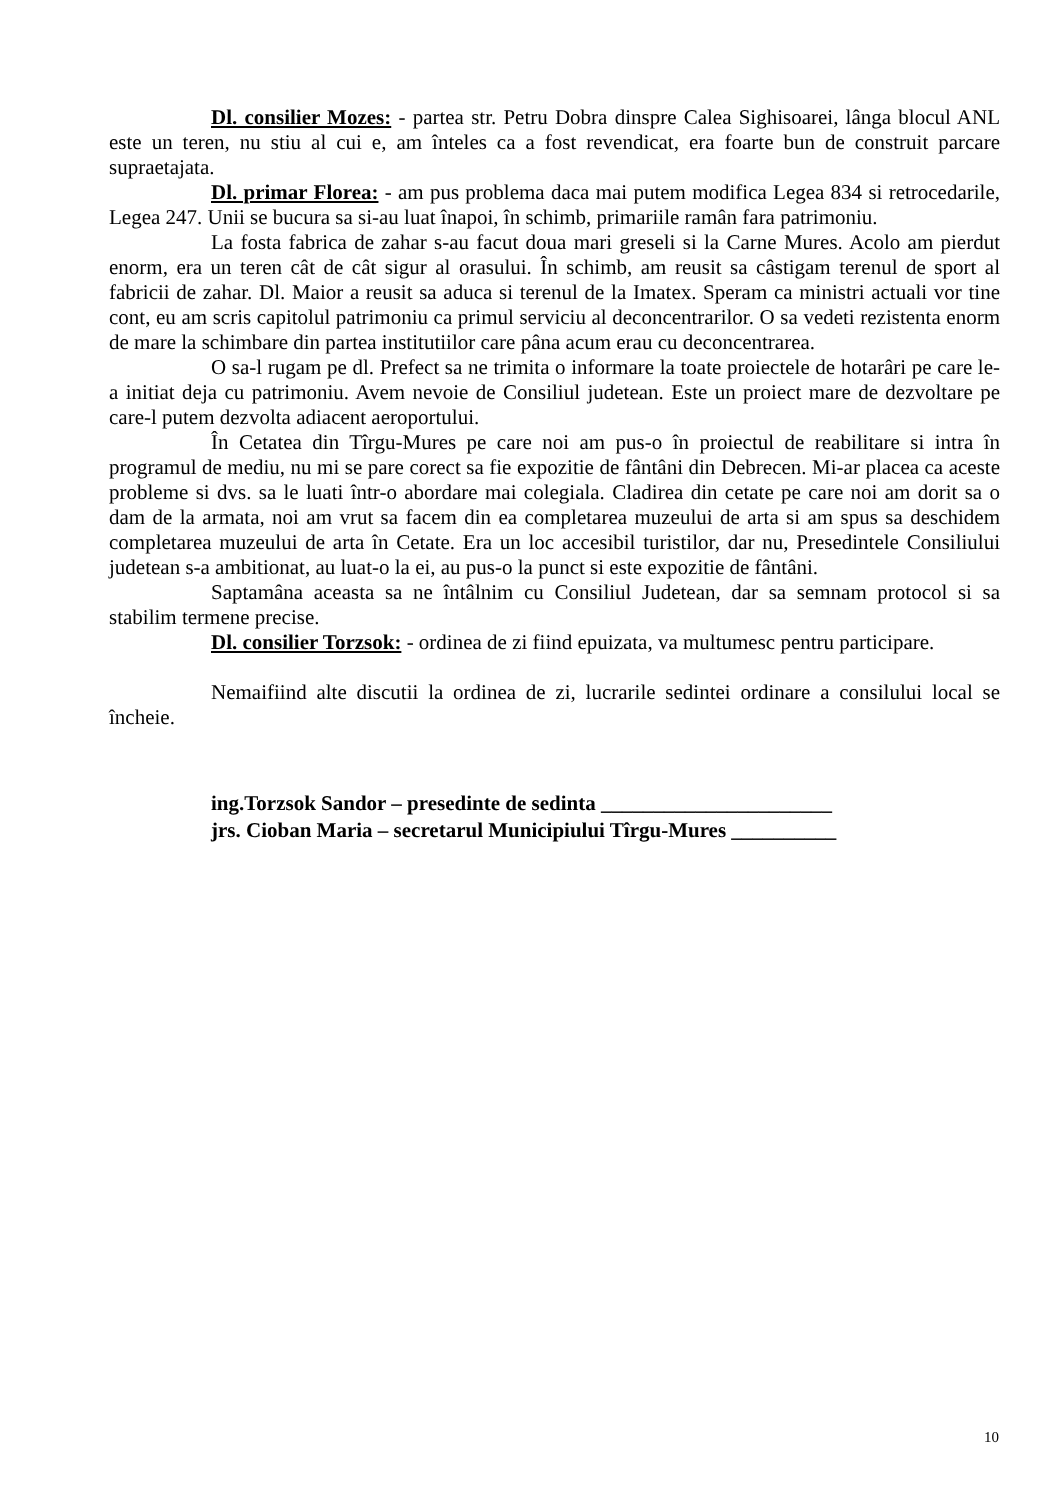Dl. consilier Mozes: - partea str. Petru Dobra dinspre Calea Sighisoarei, lânga blocul ANL este un teren, nu stiu al cui e, am înteles ca a fost revendicat, era foarte bun de construit parcare supraetajata.
Dl. primar Florea: - am pus problema daca mai putem modifica Legea 834 si retrocedarile, Legea 247. Unii se bucura sa si-au luat înapoi, în schimb, primariile ramân fara patrimoniu.
La fosta fabrica de zahar s-au facut doua mari greseli si la Carne Mures. Acolo am pierdut enorm, era un teren cât de cât sigur al orasului. În schimb, am reusit sa câstigam terenul de sport al fabricii de zahar. Dl. Maior a reusit sa aduca si terenul de la Imatex. Speram ca ministri actuali vor tine cont, eu am scris capitolul patrimoniu ca primul serviciu al deconcentrarilor. O sa vedeti rezistenta enorm de mare la schimbare din partea institutiilor care pâna acum erau cu deconcentrarea.
O sa-l rugam pe dl. Prefect sa ne trimita o informare la toate proiectele de hotarâri pe care le-a initiat deja cu patrimoniu. Avem nevoie de Consiliul judetean. Este un proiect mare de dezvoltare pe care-l putem dezvolta adiacent aeroportului.
În Cetatea din Tîrgu-Mures pe care noi am pus-o în proiectul de reabilitare si intra în programul de mediu, nu mi se pare corect sa fie expozitie de fântâni din Debrecen. Mi-ar placea ca aceste probleme si dvs. sa le luati într-o abordare mai colegiala. Cladirea din cetate pe care noi am dorit sa o dam de la armata, noi am vrut sa facem din ea completarea muzeului de arta si am spus sa deschidem completarea muzeului de arta în Cetate. Era un loc accesibil turistilor, dar nu, Presedintele Consiliului judetean s-a ambitionat, au luat-o la ei, au pus-o la punct si este expozitie de fântâni.
Saptamâna aceasta sa ne întâlnim cu Consiliul Judetean, dar sa semnam protocol si sa stabilim termene precise.
Dl. consilier Torzsok: - ordinea de zi fiind epuizata, va multumesc pentru participare.
Nemaifiind alte discutii la ordinea de zi, lucrarile sedintei ordinare a consilului local se încheie.
ing.Torzsok Sandor – presedinte de sedinta ______________________
jrs. Cioban Maria – secretarul Municipiului Tîrgu-Mures __________
10